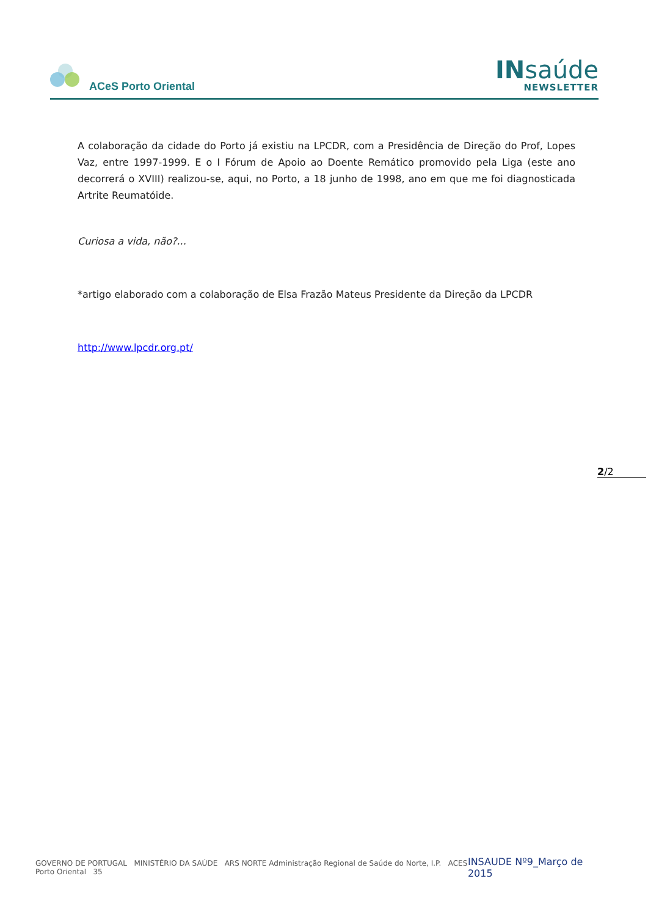ACeS Porto Oriental
INsaúde
NEWSLETTER
A colaboração da cidade do Porto já existiu na LPCDR, com a Presidência de Direção do Prof, Lopes Vaz, entre 1997-1999. E o I Fórum de Apoio ao Doente Remático promovido pela Liga (este ano decorrerá o XVIII) realizou-se, aqui, no Porto, a 18 junho de 1998, ano em que me foi diagnosticada Artrite Reumatóide.
Curiosa a vida, não?...
*artigo elaborado com a colaboração de Elsa Frazão Mateus Presidente da Direção da LPCDR
http://www.lpcdr.org.pt/
2/2
GOVERNO DE PORTUGAL MINISTÉRIO DA SAÚDE ARS NORTE Administração Regional de Saúde do Norte, I.P. ACES Porto Oriental 35
INSAUDE Nº9_Março de 2015